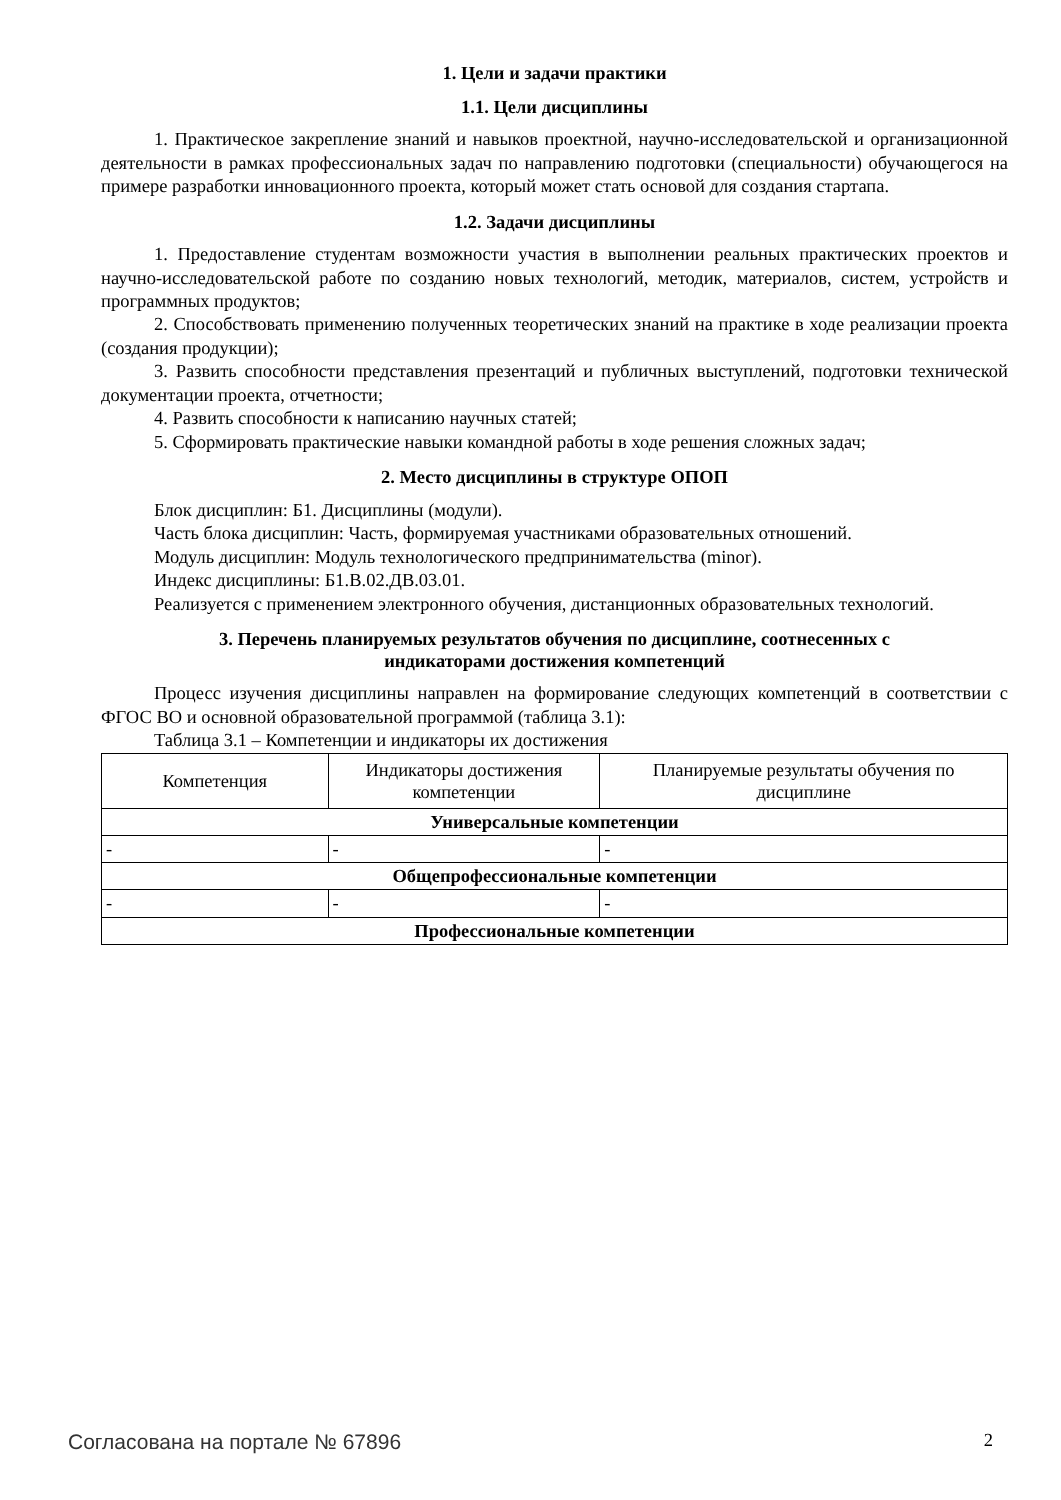1. Цели и задачи практики
1.1. Цели дисциплины
1. Практическое закрепление знаний и навыков проектной, научно-исследовательской и организационной деятельности в рамках профессиональных задач по направлению подготовки (специальности) обучающегося на примере разработки инновационного проекта, который может стать основой для создания стартапа.
1.2. Задачи дисциплины
1. Предоставление студентам возможности участия в выполнении реальных практических проектов и научно-исследовательской работе по созданию новых технологий, методик, материалов, систем, устройств и программных продуктов;
2. Способствовать применению полученных теоретических знаний на практике в ходе реализации проекта (создания продукции);
3. Развить способности представления презентаций и публичных выступлений, подготовки технической документации проекта, отчетности;
4. Развить способности к написанию научных статей;
5. Сформировать практические навыки командной работы в ходе решения сложных задач;
2. Место дисциплины в структуре ОПОП
Блок дисциплин: Б1. Дисциплины (модули).
Часть блока дисциплин: Часть, формируемая участниками образовательных отношений.
Модуль дисциплин: Модуль технологического предпринимательства (minor).
Индекс дисциплины: Б1.В.02.ДВ.03.01.
Реализуется с применением электронного обучения, дистанционных образовательных технологий.
3. Перечень планируемых результатов обучения по дисциплине, соотнесенных с
индикаторами достижения компетенций
Процесс изучения дисциплины направлен на формирование следующих компетенций в соответствии с ФГОС ВО и основной образовательной программой (таблица 3.1):
Таблица 3.1 – Компетенции и индикаторы их достижения
| Компетенция | Индикаторы достижения компетенции | Планируемые результаты обучения по дисциплине |
| --- | --- | --- |
| Универсальные компетенции | | |
| - | - | - |
| Общепрофессиональные компетенции | | |
| - | - | - |
| Профессиональные компетенции | | |
Согласована на портале № 67896 2